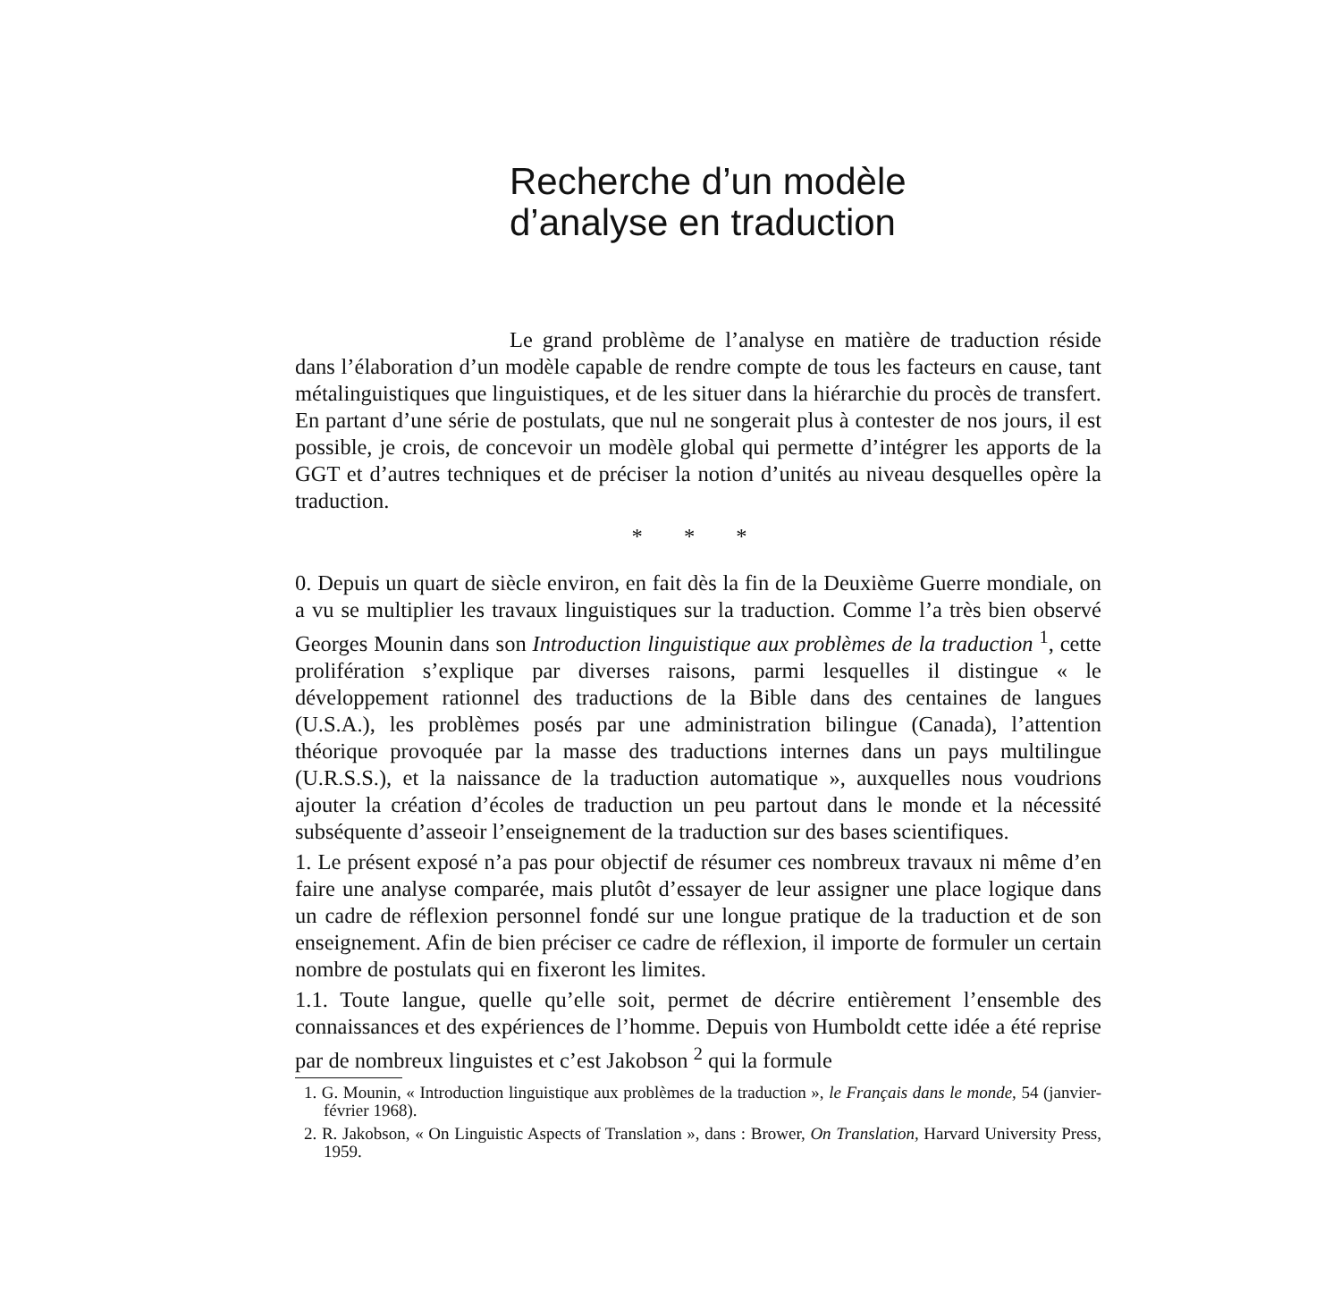Recherche d’un modèle
d’analyse en traduction
Le grand problème de l’analyse en matière de traduction réside dans l’élaboration d’un modèle capable de rendre compte de tous les facteurs en cause, tant métalinguistiques que linguistiques, et de les situer dans la hiérarchie du procès de transfert. En partant d’une série de postulats, que nul ne songerait plus à contester de nos jours, il est possible, je crois, de concevoir un modèle global qui permette d’intégrer les apports de la GGT et d’autres techniques et de préciser la notion d’unités au niveau desquelles opère la traduction.
* * *
0. Depuis un quart de siècle environ, en fait dès la fin de la Deuxième Guerre mondiale, on a vu se multiplier les travaux linguistiques sur la traduction. Comme l’a très bien observé Georges Mounin dans son Introduction linguistique aux problèmes de la traduction <sup>1</sup>, cette prolifération s’explique par diverses raisons, parmi lesquelles il distingue « le développement rationnel des traductions de la Bible dans des centaines de langues (U.S.A.), les problèmes posés par une administration bilingue (Canada), l’attention théorique provoquée par la masse des traductions internes dans un pays multilingue (U.R.S.S.), et la naissance de la traduction automatique », auxquelles nous voudrions ajouter la création d’écoles de traduction un peu partout dans le monde et la nécessité subséquente d’asseoir l’enseignement de la traduction sur des bases scientifiques.
1. Le présent exposé n’a pas pour objectif de résumer ces nombreux travaux ni même d’en faire une analyse comparée, mais plutôt d’essayer de leur assigner une place logique dans un cadre de réflexion personnel fondé sur une longue pratique de la traduction et de son enseignement. Afin de bien préciser ce cadre de réflexion, il importe de formuler un certain nombre de postulats qui en fixeront les limites.
1.1. Toute langue, quelle qu’elle soit, permet de décrire entièrement l’ensemble des connaissances et des expériences de l’homme. Depuis von Humboldt cette idée a été reprise par de nombreux linguistes et c’est Jakobson <sup>2</sup> qui la formule
1. G. Mounin, « Introduction linguistique aux problèmes de la traduction », le Français dans le monde, 54 (janvier-février 1968).
2. R. Jakobson, « On Linguistic Aspects of Translation », dans : Brower, On Translation, Harvard University Press, 1959.